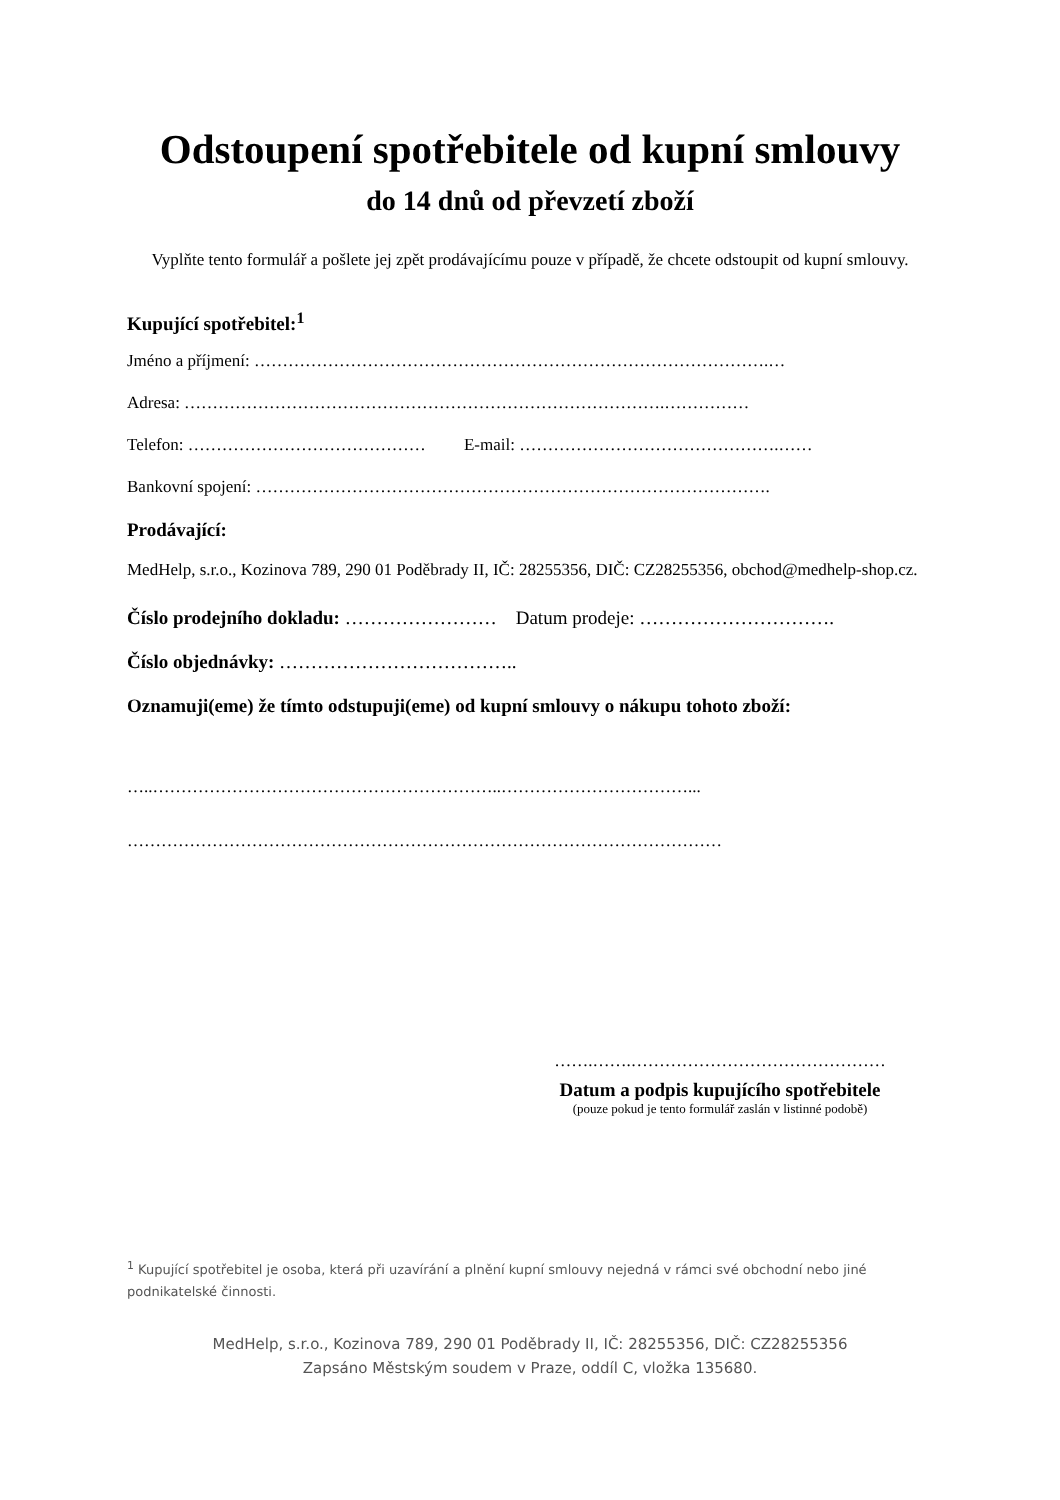Odstoupení spotřebitele od kupní smlouvy
do 14 dnů od převzetí zboží
Vyplňte tento formulář a pošlete jej zpět prodávajícímu pouze v případě, že chcete odstoupit od kupní smlouvy.
Kupující spotřebitel:<sup>1</sup>
Jméno a příjmení: ……………………………………………………………………………….…
Adresa: ………………………………………………………………………….……………
Telefon: …………………………………… E-mail: ……………………………………….……
Bankovní spojení: ……………………………………………………………………………….
Prodávající:
MedHelp, s.r.o., Kozinova 789, 290 01 Poděbrady II, IČ: 28255356, DIČ: CZ28255356, obchod@medhelp-shop.cz.
Číslo prodejního dokladu: …………………… Datum prodeje: ………………………….
Číslo objednávky: ………………………………..
Oznamuji(eme) že tímto odstupuji(eme) od kupní smlouvy o nákupu tohoto zboží:
…..……………………………………………………..……………………………...
……………………………………………………………………………………………
…….…….………………………………………
Datum a podpis kupujícího spotřebitele
(pouze pokud je tento formulář zaslán v listinné podobě)
<sup>1</sup> Kupující spotřebitel je osoba, která při uzavírání a plnění kupní smlouvy nejedná v rámci své obchodní nebo jiné podnikatelské činnosti.
MedHelp, s.r.o., Kozinova 789, 290 01 Poděbrady II, IČ: 28255356, DIČ: CZ28255356
Zapsáno Městským soudem v Praze, oddíl C, vložka 135680.